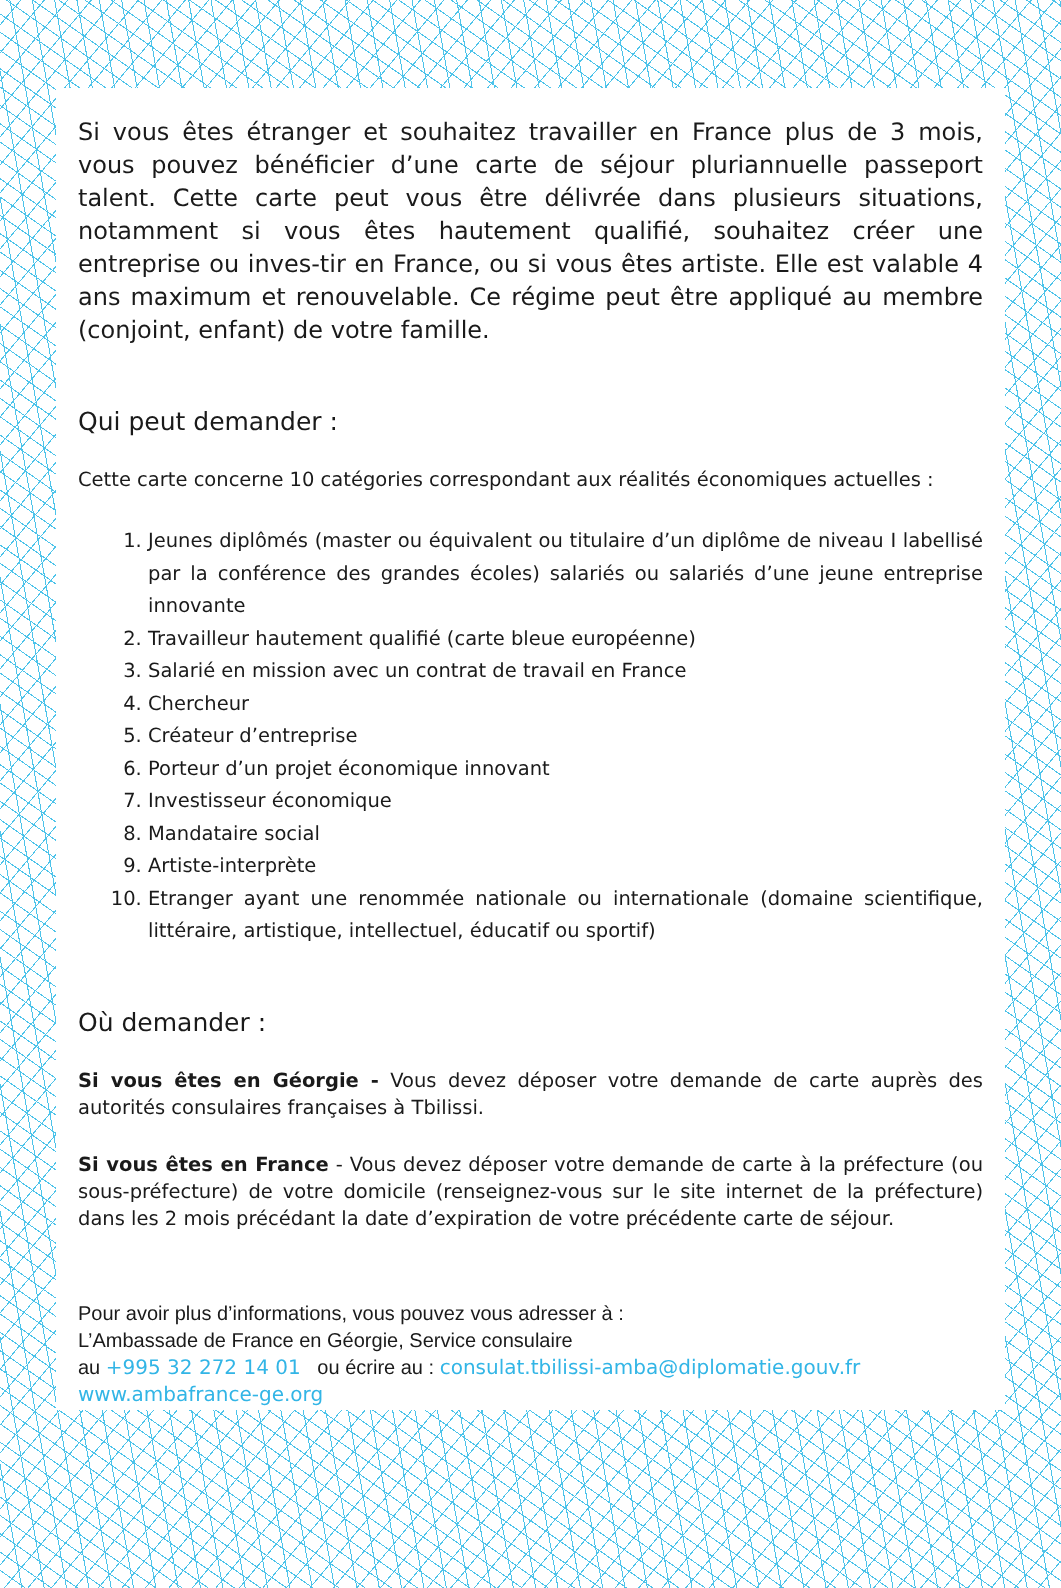Si vous êtes étranger et souhaitez travailler en France plus de 3 mois, vous pouvez bénéficier d’une carte de séjour pluriannuelle passeport talent. Cette carte peut vous être délivrée dans plusieurs situations, notamment si vous êtes hautement qualifié, souhaitez créer une entreprise ou inves-tir en France, ou si vous êtes artiste. Elle est valable 4 ans maximum et renouvelable. Ce régime peut être appliqué au membre (conjoint, enfant) de votre famille.
Qui peut demander :
Cette carte concerne 10 catégories correspondant aux réalités économiques actuelles :
1. Jeunes diplômés (master ou équivalent ou titulaire d’un diplôme de niveau I labellisé par la conférence des grandes écoles) salariés ou salariés d’une jeune entreprise innovante
2. Travailleur hautement qualifié (carte bleue européenne)
3. Salarié en mission avec un contrat de travail en France
4. Chercheur
5. Créateur d’entreprise
6. Porteur d’un projet économique innovant
7. Investisseur économique
8. Mandataire social
9. Artiste-interprète
10. Etranger ayant une renommée nationale ou internationale (domaine scientifique, littéraire, artistique, intellectuel, éducatif ou sportif)
Où demander :
Si vous êtes en Géorgie - Vous devez déposer votre demande de carte auprès des autorités consulaires françaises à Tbilissi.
Si vous êtes en France - Vous devez déposer votre demande de carte à la préfecture (ou sous-préfecture) de votre domicile (renseignez-vous sur le site internet de la préfecture) dans les 2 mois précédant la date d’expiration de votre précédente carte de séjour.
Pour avoir plus d’informations, vous pouvez vous adresser à :
L’Ambassade de France en Géorgie, Service consulaire
au +995 32 272 14 01 ou écrire au : consulat.tbilissi-amba@diplomatie.gouv.fr
www.ambafrance-ge.org